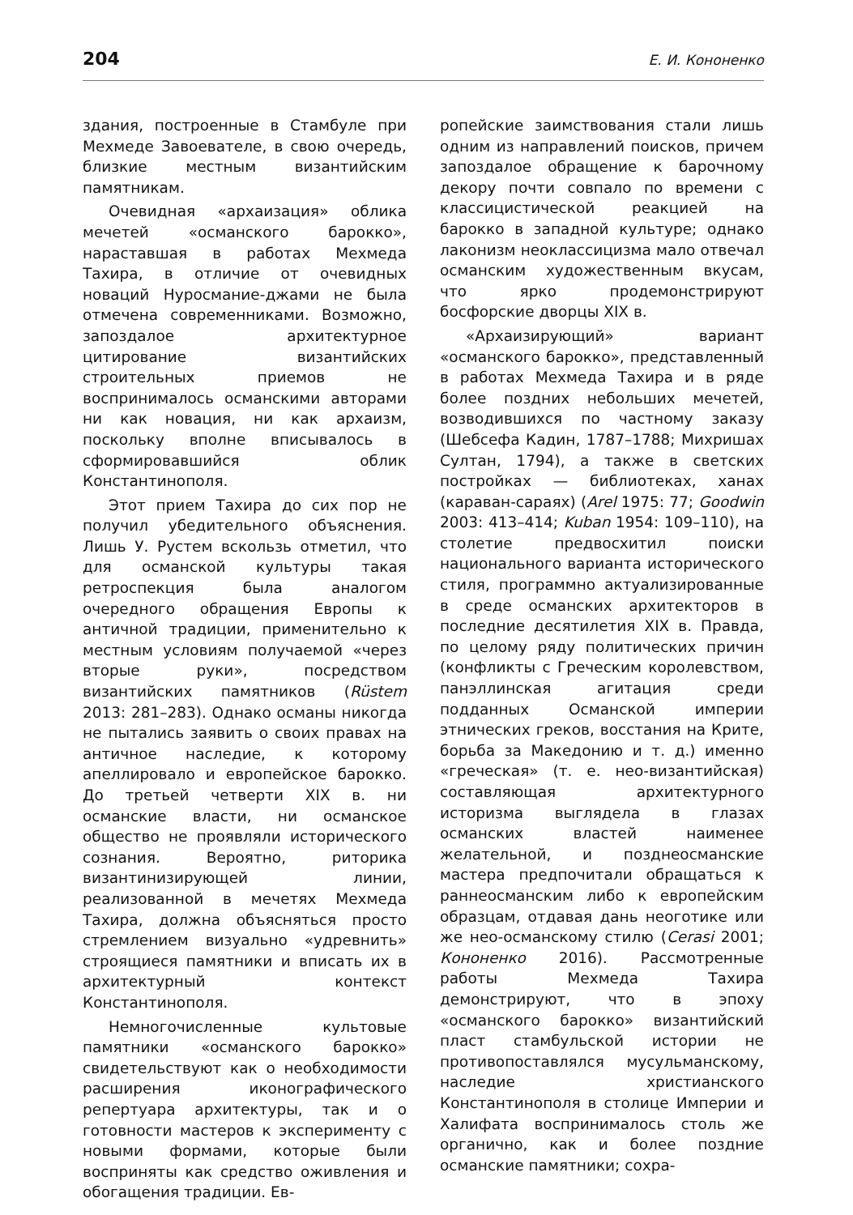204 Е. И. Кононенко
здания, построенные в Стамбуле при Мехмеде Завоевателе, в свою очередь, близкие местным византийским памятникам.
Очевидная «архаизация» облика мечетей «османского барокко», нараставшая в работах Мехмеда Тахира, в отличие от очевидных новаций Нуросмание-джами не была отмечена современниками. Возможно, запоздалое архитектурное цитирование византийских строительных приемов не воспринималось османскими авторами ни как новация, ни как архаизм, поскольку вполне вписывалось в сформировавшийся облик Константинополя.
Этот прием Тахира до сих пор не получил убедительного объяснения. Лишь У. Рустем вскользь отметил, что для османской культуры такая ретроспекция была аналогом очередного обращения Европы к античной традиции, применительно к местным условиям получаемой «через вторые руки», посредством византийских памятников (Rüstem 2013: 281–283). Однако османы никогда не пытались заявить о своих правах на античное наследие, к которому апеллировало и европейское барокко. До третьей четверти XIX в. ни османские власти, ни османское общество не проявляли исторического сознания. Вероятно, риторика византинизирующей линии, реализованной в мечетях Мехмеда Тахира, должна объясняться просто стремлением визуально «удревнить» строящиеся памятники и вписать их в архитектурный контекст Константинополя.
Немногочисленные культовые памятники «османского барокко» свидетельствуют как о необходимости расширения иконографического репертуара архитектуры, так и о готовности мастеров к эксперименту с новыми формами, которые были восприняты как средство оживления и обогащения традиции. Ев-
ропейские заимствования стали лишь одним из направлений поисков, причем запоздалое обращение к барочному декору почти совпало по времени с классицистической реакцией на барокко в западной культуре; однако лаконизм неоклассицизма мало отвечал османским художественным вкусам, что ярко продемонстрируют босфорские дворцы XIX в.
«Архаизирующий» вариант «османского барокко», представленный в работах Мехмеда Тахира и в ряде более поздних небольших мечетей, возводившихся по частному заказу (Шебсефа Кадин, 1787–1788; Михришах Султан, 1794), а также в светских постройках — библиотеках, ханах (караван-сараях) (Arel 1975: 77; Goodwin 2003: 413–414; Kuban 1954: 109–110), на столетие предвосхитил поиски национального варианта исторического стиля, программно актуализированные в среде османских архитекторов в последние десятилетия XIX в. Правда, по целому ряду политических причин (конфликты с Греческим королевством, панэллинская агитация среди подданных Османской империи этнических греков, восстания на Крите, борьба за Македонию и т. д.) именно «греческая» (т. е. нео-византийская) составляющая архитектурного историзма выглядела в глазах османских властей наименее желательной, и позднеосманские мастера предпочитали обращаться к раннеосманским либо к европейским образцам, отдавая дань неоготике или же нео-османскому стилю (Cerasi 2001; Кононенко 2016). Рассмотренные работы Мехмеда Тахира демонстрируют, что в эпоху «османского барокко» византийский пласт стамбульской истории не противопоставлялся мусульманскому, наследие христианского Константинополя в столице Империи и Халифата воспринималось столь же органично, как и более поздние османские памятники; сохра-